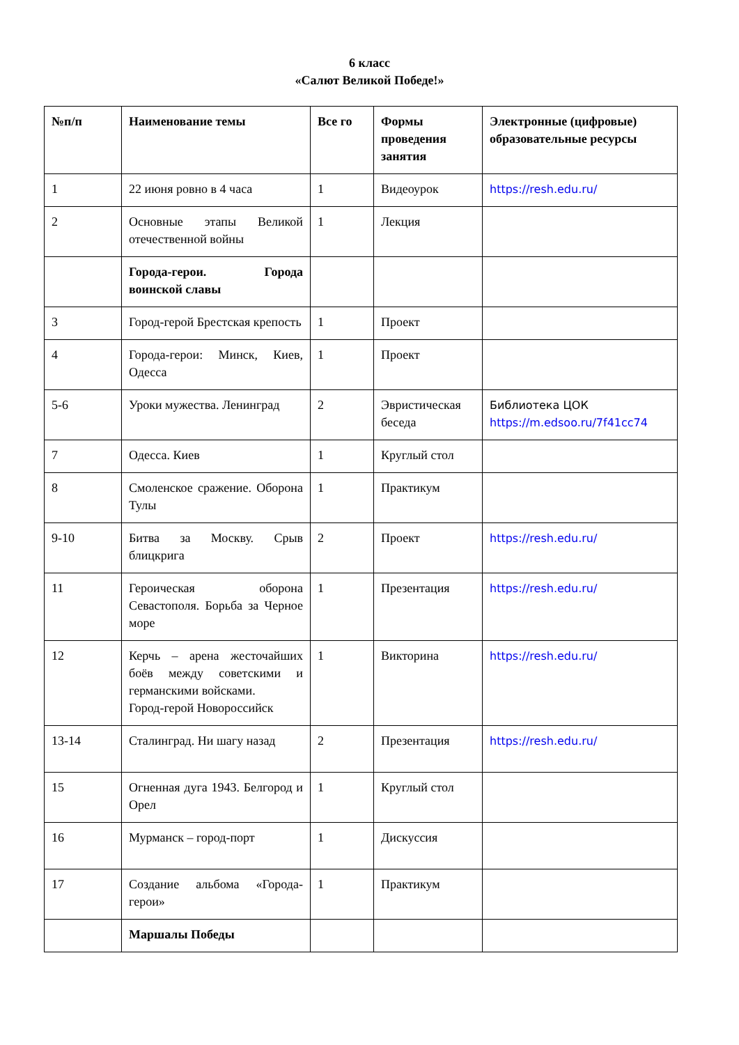6 класс
«Салют Великой Победе!»
| №п/п | Наименование темы | Все го | Формы проведения занятия | Электронные (цифровые) образовательные ресурсы |
| --- | --- | --- | --- | --- |
| 1 | 22 июня ровно в 4 часа | 1 | Видеоурок | https://resh.edu.ru/ |
| 2 | Основные этапы Великой отечественной войны | 1 | Лекция | |
| | Города-герои. Города воинской славы | | | |
| 3 | Город-герой Брестская крепость | 1 | Проект | |
| 4 | Города-герои: Минск, Киев, Одесса | 1 | Проект | |
| 5-6 | Уроки мужества. Ленинград | 2 | Эвристическая беседа | Библиотека ЦОК https://m.edsoo.ru/7f41cc74 |
| 7 | Одесса. Киев | 1 | Круглый стол | |
| 8 | Смоленское сражение. Оборона Тулы | 1 | Практикум | |
| 9-10 | Битва за Москву. Срыв блицкрига | 2 | Проект | https://resh.edu.ru/ |
| 11 | Героическая оборона Севастополя. Борьба за Черное море | 1 | Презентация | https://resh.edu.ru/ |
| 12 | Керчь – арена жесточайших боёв между советскими и германскими войсками. Город-герой Новороссийск | 1 | Викторина | https://resh.edu.ru/ |
| 13-14 | Сталинград. Ни шагу назад | 2 | Презентация | https://resh.edu.ru/ |
| 15 | Огненная дуга 1943. Белгород и Орел | 1 | Круглый стол | |
| 16 | Мурманск – город-порт | 1 | Дискуссия | |
| 17 | Создание альбома «Города-герои» | 1 | Практикум | |
| | Маршалы Победы | | | |